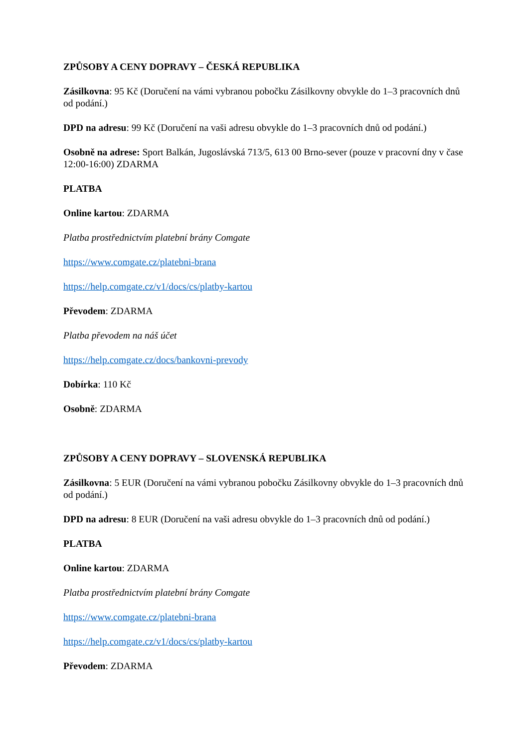ZPŮSOBY A CENY DOPRAVY – ČESKÁ REPUBLIKA
Zásilkovna: 95 Kč (Doručení na vámi vybranou pobočku Zásilkovny obvykle do 1–3 pracovních dnů od podání.)
DPD na adresu: 99 Kč (Doručení na vaši adresu obvykle do 1–3 pracovních dnů od podání.)
Osobně na adrese: Sport Balkán, Jugoslávská 713/5, 613 00 Brno-sever (pouze v pracovní dny v čase 12:00-16:00) ZDARMA
PLATBA
Online kartou: ZDARMA
Platba prostřednictvím platební brány Comgate
https://www.comgate.cz/platebni-brana
https://help.comgate.cz/v1/docs/cs/platby-kartou
Převodem: ZDARMA
Platba převodem na náš účet
https://help.comgate.cz/docs/bankovni-prevody
Dobírka: 110 Kč
Osobně: ZDARMA
ZPŮSOBY A CENY DOPRAVY – SLOVENSKÁ REPUBLIKA
Zásilkovna: 5 EUR (Doručení na vámi vybranou pobočku Zásilkovny obvykle do 1–3 pracovních dnů od podání.)
DPD na adresu: 8 EUR (Doručení na vaši adresu obvykle do 1–3 pracovních dnů od podání.)
PLATBA
Online kartou: ZDARMA
Platba prostřednictvím platební brány Comgate
https://www.comgate.cz/platebni-brana
https://help.comgate.cz/v1/docs/cs/platby-kartou
Převodem: ZDARMA